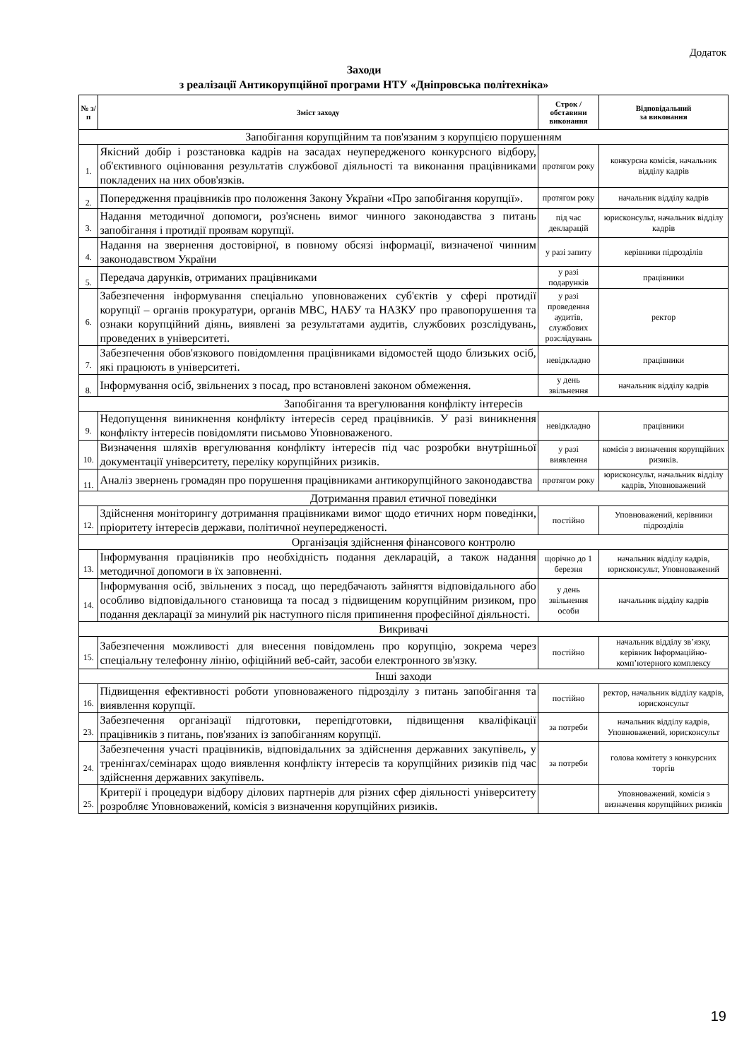Додаток
Заходи
з реалізації Антикорупційної програми НТУ «Дніпровська політехніка»
| № з/п | Зміст заходу | Строк / обставини виконання | Відповідальний за виконання |
| --- | --- | --- | --- |
| Запобігання корупційним та пов'язаним з корупцією порушенням | | | |
| 1. | Якісний добір і розстановка кадрів на засадах неупередженого конкурсного відбору, об'єктивного оцінювання результатів службової діяльності та виконання працівниками покладених на них обов'язків. | протягом року | конкурсна комісія, начальник відділу кадрів |
| 2. | Попередження працівників про положення Закону України «Про запобігання корупції». | протягом року | начальник відділу кадрів |
| 3. | Надання методичної допомоги, роз'яснень вимог чинного законодавства з питань запобігання і протидії проявам корупції. | під час декларацій | юрисконсульт, начальник відділу кадрів |
| 4. | Надання на звернення достовірної, в повному обсязі інформації, визначеної чинним законодавством України | у разі запиту | керівники підрозділів |
| 5. | Передача дарунків, отриманих працівниками | у разі подарунків | працівники |
| 6. | Забезпечення інформування спеціально уповноважених суб'єктів у сфері протидії корупції – органів прокуратури, органів МВС, НАБУ та НАЗКУ про правопорушення та ознаки корупційний діянь, виявлені за результатами аудитів, службових розслідувань, проведених в університеті. | у разі проведення аудитів, службових розслідувань | ректор |
| 7. | Забезпечення обов'язкового повідомлення працівниками відомостей щодо близьких осіб, які працюють в університеті. | невідкладно | працівники |
| 8. | Інформування осіб, звільнених з посад, про встановлені законом обмеження. | у день звільнення | начальник відділу кадрів |
| Запобігання та врегулювання конфлікту інтересів | | | |
| 9. | Недопущення виникнення конфлікту інтересів серед працівників. У разі виникнення конфлікту інтересів повідомляти письмово Уповноваженого. | невідкладно | працівники |
| 10. | Визначення шляхів врегулювання конфлікту інтересів під час розробки внутрішньої документації університету, переліку корупційних ризиків. | у разі виявлення | комісія з визначення корупційних ризиків. |
| 11. | Аналіз звернень громадян про порушення працівниками антикорупційного законодавства | протягом року | юрисконсульт, начальник відділу кадрів, Уповноважений |
| Дотримання правил етичної поведінки | | | |
| 12. | Здійснення моніторингу дотримання працівниками вимог щодо етичних норм поведінки, пріоритету інтересів держави, політичної неупередженості. | постійно | Уповноважений, керівники підрозділів |
| Організація здійснення фінансового контролю | | | |
| 13. | Інформування працівників про необхідність подання декларацій, а також надання методичної допомоги в їх заповненні. | щорічно до 1 березня | начальник відділу кадрів, юрисконсульт, Уповноважений |
| 14. | Інформування осіб, звільнених з посад, що передбачають зайняття відповідального або особливо відповідального становища та посад з підвищеним корупційним ризиком, про подання декларації за минулий рік наступного після припинення професійної діяльності. | у день звільнення особи | начальник відділу кадрів |
| Викривачі | | | |
| 15. | Забезпечення можливості для внесення повідомлень про корупцію, зокрема через спеціальну телефонну лінію, офіційний веб-сайт, засоби електронного зв'язку. | постійно | начальник відділу зв’язку, керівник Інформаційно-комп’ютерного комплексу |
| Інші заходи | | | |
| 16. | Підвищення ефективності роботи уповноваженого підрозділу з питань запобігання та виявлення корупції. | постійно | ректор, начальник відділу кадрів, юрисконсульт |
| 23. | Забезпечення організації підготовки, перепідготовки, підвищення кваліфікації працівників з питань, пов'язаних із запобіганням корупції. | за потреби | начальник відділу кадрів, Уповноважений, юрисконсульт |
| 24. | Забезпечення участі працівників, відповідальних за здійснення державних закупівель, у тренінгах/семінарах щодо виявлення конфлікту інтересів та корупційних ризиків під час здійснення державних закупівель. | за потреби | голова комітету з конкурсних торгів |
| 25. | Критерії і процедури відбору ділових партнерів для різних сфер діяльності університету розробляє Уповноважений, комісія з визначення корупційних ризиків. | | Уповноважений, комісія з визначення корупційних ризиків |
19